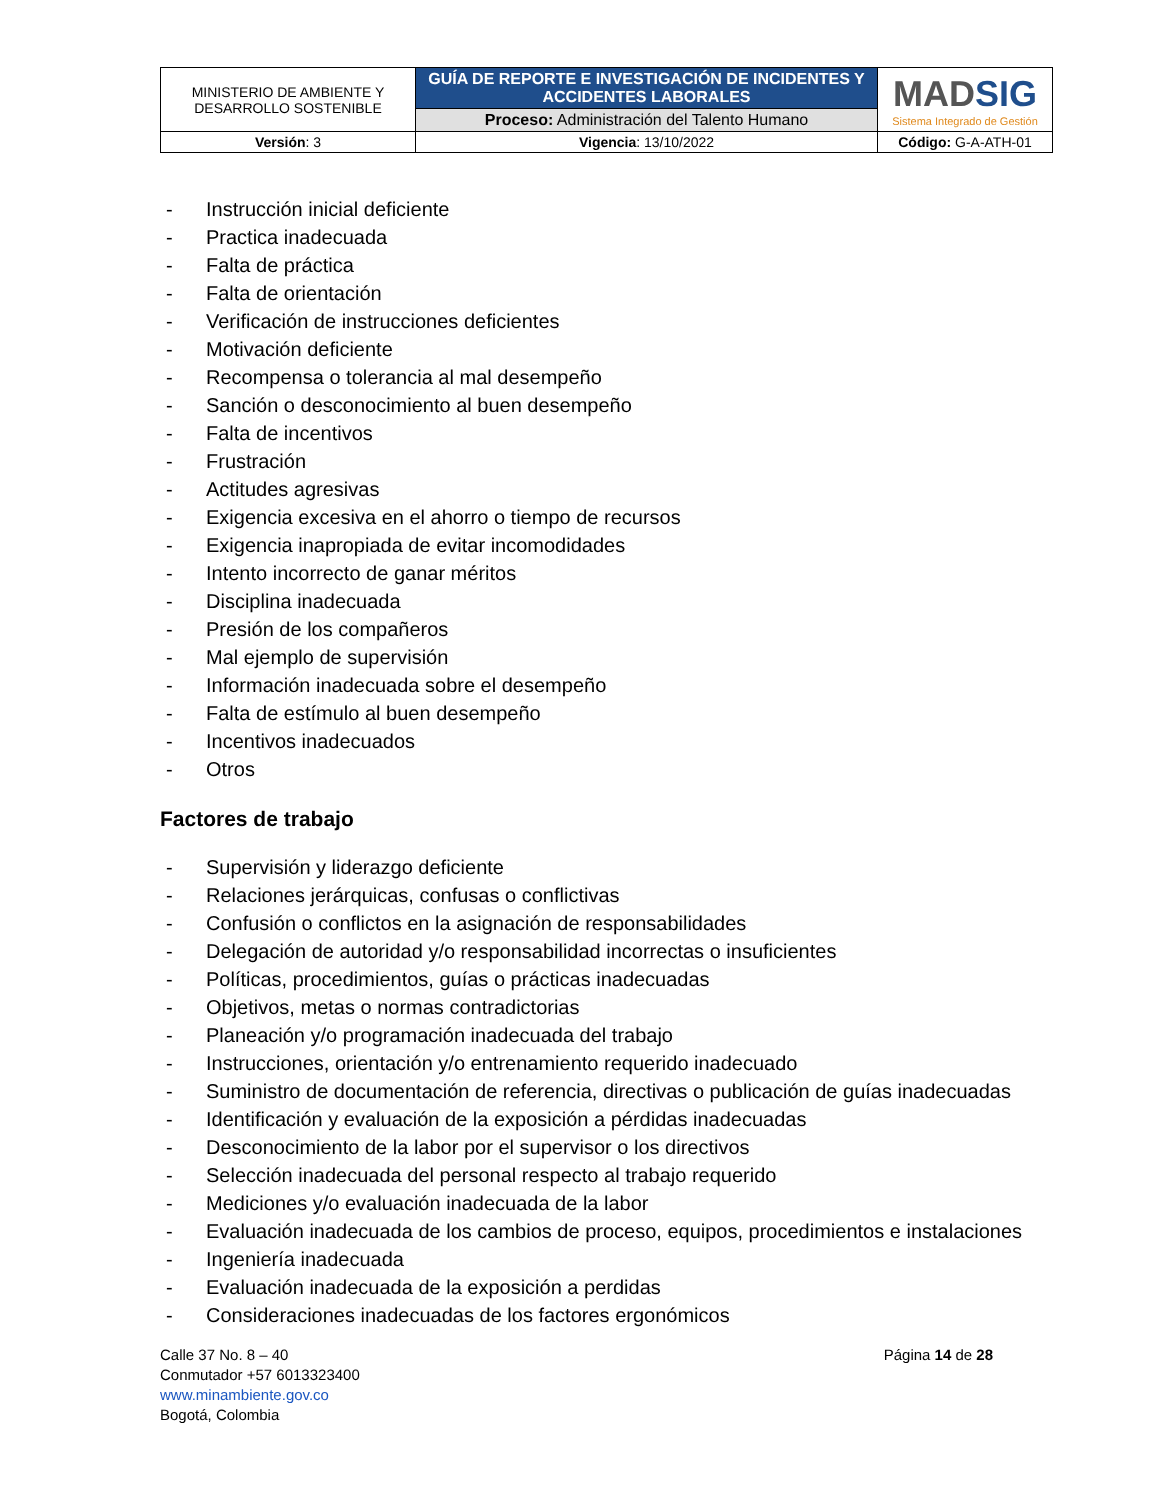| MINISTERIO DE AMBIENTE Y DESARROLLO SOSTENIBLE | GUÍA DE REPORTE E INVESTIGACIÓN DE INCIDENTES Y ACCIDENTES LABORALES | MAD SIG Sistema Integrado de Gestión |
| | Proceso: Administración del Talento Humano | |
| Versión : 3 | Vigencia : 13/10/2022 | Código: G-A-ATH-01 |
- Instrucción inicial deficiente
- Practica inadecuada
- Falta de práctica
- Falta de orientación
- Verificación de instrucciones deficientes
- Motivación deficiente
- Recompensa o tolerancia al mal desempeño
- Sanción o desconocimiento al buen desempeño
- Falta de incentivos
- Frustración
- Actitudes agresivas
- Exigencia excesiva en el ahorro o tiempo de recursos
- Exigencia inapropiada de evitar incomodidades
- Intento incorrecto de ganar méritos
- Disciplina inadecuada
- Presión de los compañeros
- Mal ejemplo de supervisión
- Información inadecuada sobre el desempeño
- Falta de estímulo al buen desempeño
- Incentivos inadecuados
- Otros
Factores de trabajo
- Supervisión y liderazgo deficiente
- Relaciones jerárquicas, confusas o conflictivas
- Confusión o conflictos en la asignación de responsabilidades
- Delegación de autoridad y/o responsabilidad incorrectas o insuficientes
- Políticas, procedimientos, guías o prácticas inadecuadas
- Objetivos, metas o normas contradictorias
- Planeación y/o programación inadecuada del trabajo
- Instrucciones, orientación y/o entrenamiento requerido inadecuado
- Suministro de documentación de referencia, directivas o publicación de guías inadecuadas
- Identificación y evaluación de la exposición a pérdidas inadecuadas
- Desconocimiento de la labor por el supervisor o los directivos
- Selección inadecuada del personal respecto al trabajo requerido
- Mediciones y/o evaluación inadecuada de la labor
- Evaluación inadecuada de los cambios de proceso, equipos, procedimientos e instalaciones
- Ingeniería inadecuada
- Evaluación inadecuada de la exposición a perdidas
- Consideraciones inadecuadas de los factores ergonómicos
Calle 37 No. 8 – 40
Conmutador +57 6013323400
www.minambiente.gov.co
Bogotá, Colombia
Página 14 de 28